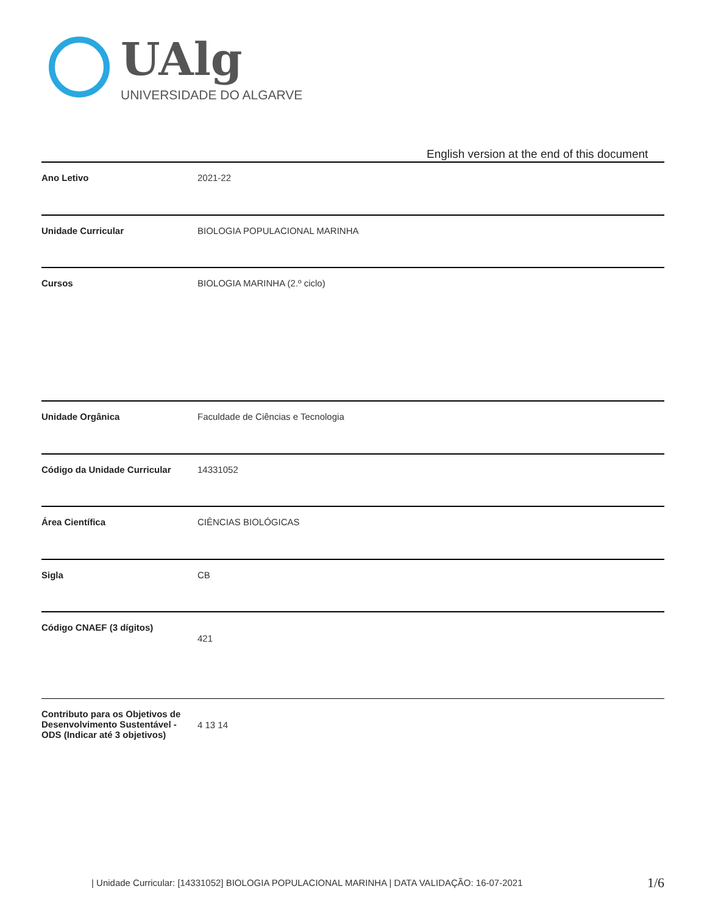UAlg
UNIVERSIDADE DO ALGARVE
English version at the end of this document
| Ano Letivo | 2021-22 |
| Unidade Curricular | BIOLOGIA POPULACIONAL MARINHA |
| Cursos | BIOLOGIA MARINHA (2.º ciclo) |
| Unidade Orgânica | Faculdade de Ciências e Tecnologia |
| Código da Unidade Curricular | 14331052 |
| Área Científica | CIÊNCIAS BIOLÓGICAS |
| Sigla | CB |
| Código CNAEF (3 dígitos) | 421 |
| Contributo para os Objetivos de Desenvolvimento Sustentável - ODS (Indicar até 3 objetivos) | 4 13 14 |
| Unidade Curricular: [14331052] BIOLOGIA POPULACIONAL MARINHA | DATA VALIDAÇÃO: 16-07-2021
1/6